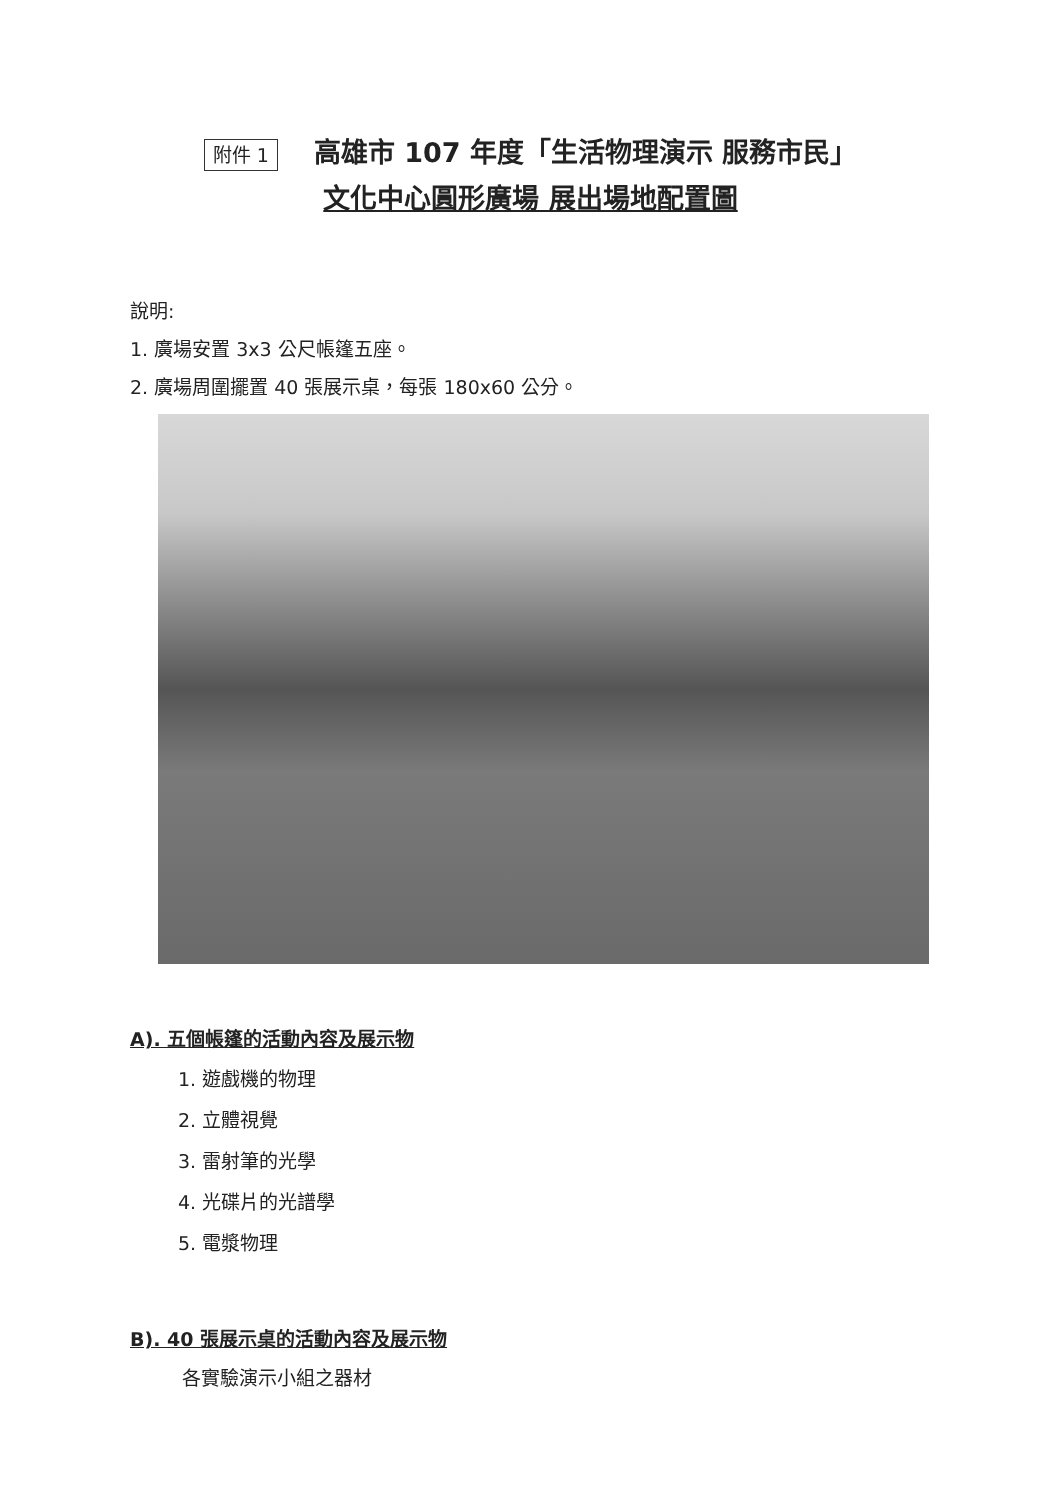附件 1 高雄市 107 年度「生活物理演示 服務市民」
文化中心圓形廣場 展出場地配置圖
說明:
1. 廣場安置 3x3 公尺帳篷五座。
2. 廣場周圍擺置 40 張展示桌，每張 180x60 公分。
A). 五個帳篷的活動內容及展示物
1. 遊戲機的物理
2. 立體視覺
3. 雷射筆的光學
4. 光碟片的光譜學
5. 電漿物理
B). 40 張展示桌的活動內容及展示物
各實驗演示小組之器材